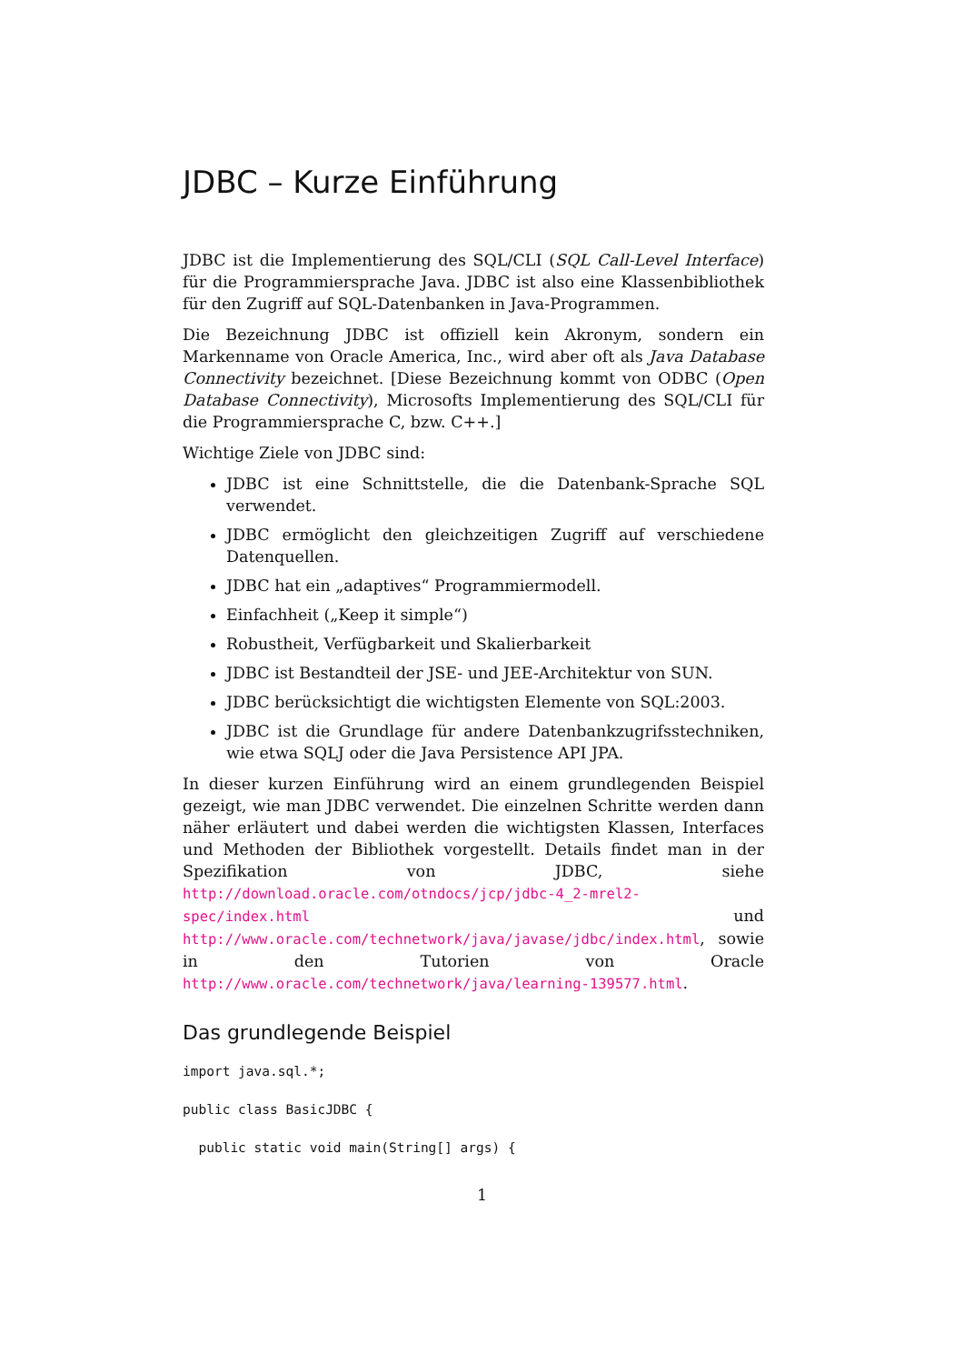JDBC – Kurze Einführung
JDBC ist die Implementierung des SQL/CLI (SQL Call-Level Interface) für die Programmiersprache Java. JDBC ist also eine Klassenbibliothek für den Zugriff auf SQL-Datenbanken in Java-Programmen.
Die Bezeichnung JDBC ist offiziell kein Akronym, sondern ein Markenname von Oracle America, Inc., wird aber oft als Java Database Connectivity bezeichnet. [Diese Bezeichnung kommt von ODBC (Open Database Connectivity), Microsofts Implementierung des SQL/CLI für die Programmiersprache C, bzw. C++.]
Wichtige Ziele von JDBC sind:
JDBC ist eine Schnittstelle, die die Datenbank-Sprache SQL verwendet.
JDBC ermöglicht den gleichzeitigen Zugriff auf verschiedene Datenquellen.
JDBC hat ein „adaptives“ Programmiermodell.
Einfachheit („Keep it simple“)
Robustheit, Verfügbarkeit und Skalierbarkeit
JDBC ist Bestandteil der JSE- und JEE-Architektur von SUN.
JDBC berücksichtigt die wichtigsten Elemente von SQL:2003.
JDBC ist die Grundlage für andere Datenbankzugrifsstechniken, wie etwa SQLJ oder die Java Persistence API JPA.
In dieser kurzen Einführung wird an einem grundlegenden Beispiel gezeigt, wie man JDBC verwendet. Die einzelnen Schritte werden dann näher erläutert und dabei werden die wichtigsten Klassen, Interfaces und Methoden der Bibliothek vorgestellt. Details findet man in der Spezifikation von JDBC, siehe http://download.oracle.com/otndocs/jcp/jdbc-4_2-mrel2-spec/index.html und http://www.oracle.com/technetwork/java/javase/jdbc/index.html, sowie in den Tutorien von Oracle http://www.oracle.com/technetwork/java/learning-139577.html.
Das grundlegende Beispiel
import java.sql.*;

public class BasicJDBC {

  public static void main(String[] args) {
1